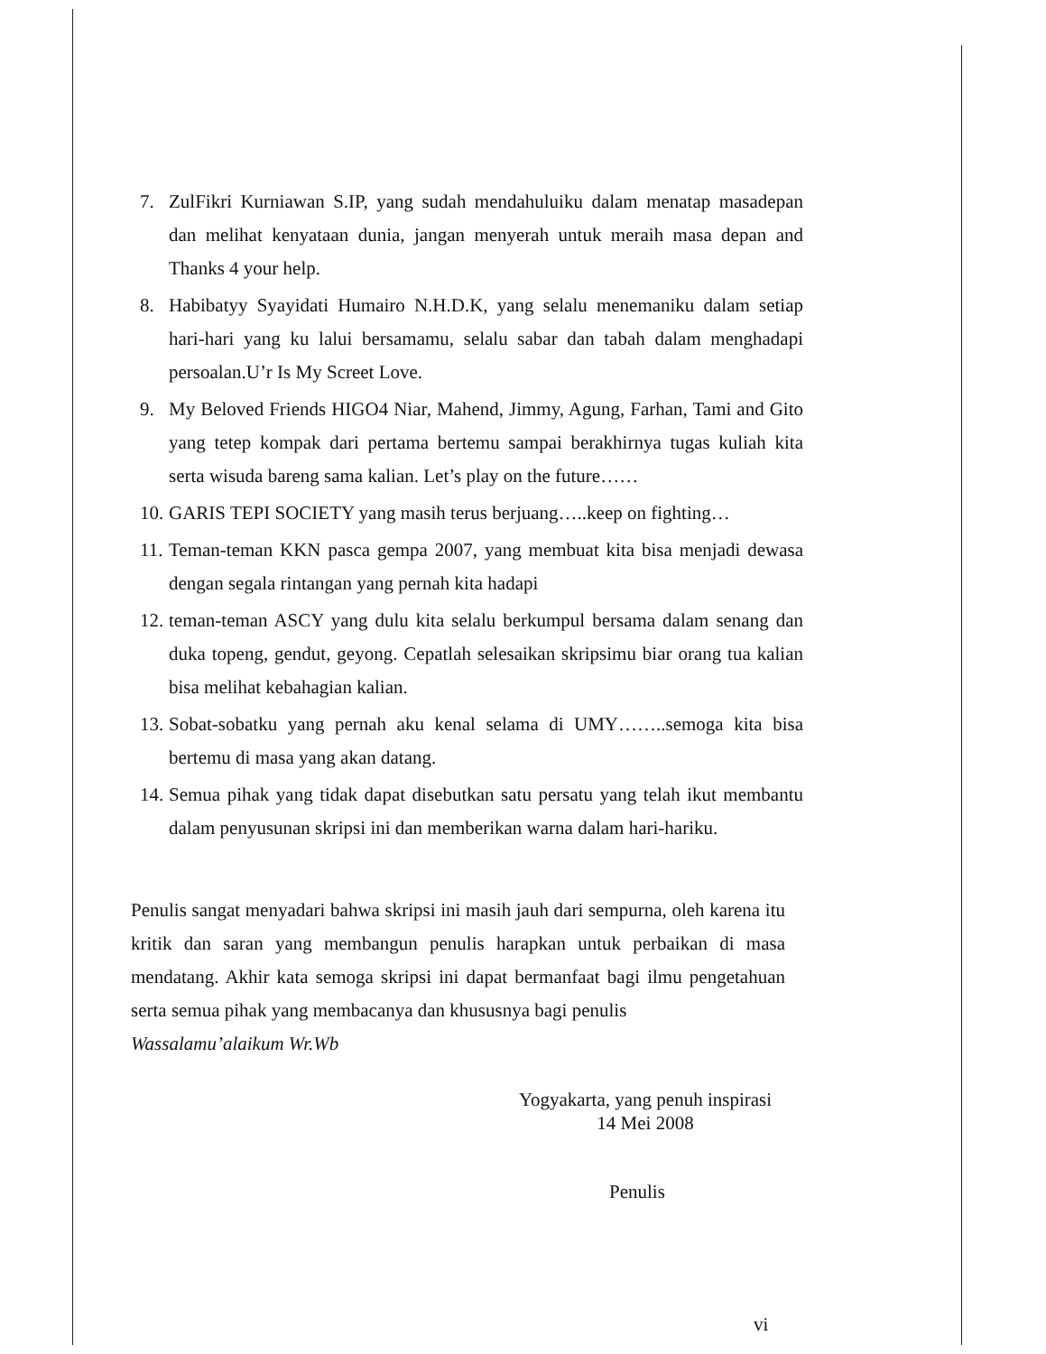7. ZulFikri Kurniawan S.IP, yang sudah mendahuluiku dalam menatap masadepan dan melihat kenyataan dunia, jangan menyerah untuk meraih masa depan and Thanks 4 your help.
8. Habibatyy Syayidati Humairo N.H.D.K, yang selalu menemaniku dalam setiap hari-hari yang ku lalui bersamamu, selalu sabar dan tabah dalam menghadapi persoalan.U’r Is My Screet Love.
9. My Beloved Friends HIGO4 Niar, Mahend, Jimmy, Agung, Farhan, Tami and Gito yang tetep kompak dari pertama bertemu sampai berakhirnya tugas kuliah kita serta wisuda bareng sama kalian. Let’s play on the future……
10. GARIS TEPI SOCIETY yang masih terus berjuang…..keep on fighting…
11. Teman-teman KKN pasca gempa 2007, yang membuat kita bisa menjadi dewasa dengan segala rintangan yang pernah kita hadapi
12. teman-teman ASCY yang dulu kita selalu berkumpul bersama dalam senang dan duka topeng, gendut, geyong. Cepatlah selesaikan skripsimu biar orang tua kalian bisa melihat kebahagian kalian.
13. Sobat-sobatku yang pernah aku kenal selama di UMY……..semoga kita bisa bertemu di masa yang akan datang.
14. Semua pihak yang tidak dapat disebutkan satu persatu yang telah ikut membantu dalam penyusunan skripsi ini dan memberikan warna dalam hari-hariku.
Penulis sangat menyadari bahwa skripsi ini masih jauh dari sempurna, oleh karena itu kritik dan saran yang membangun penulis harapkan untuk perbaikan di masa mendatang. Akhir kata semoga skripsi ini dapat bermanfaat bagi ilmu pengetahuan serta semua pihak yang membacanya dan khususnya bagi penulis
Wassalamu’alaikum Wr.Wb
Yogyakarta, yang penuh inspirasi
14 Mei 2008
Penulis
vi